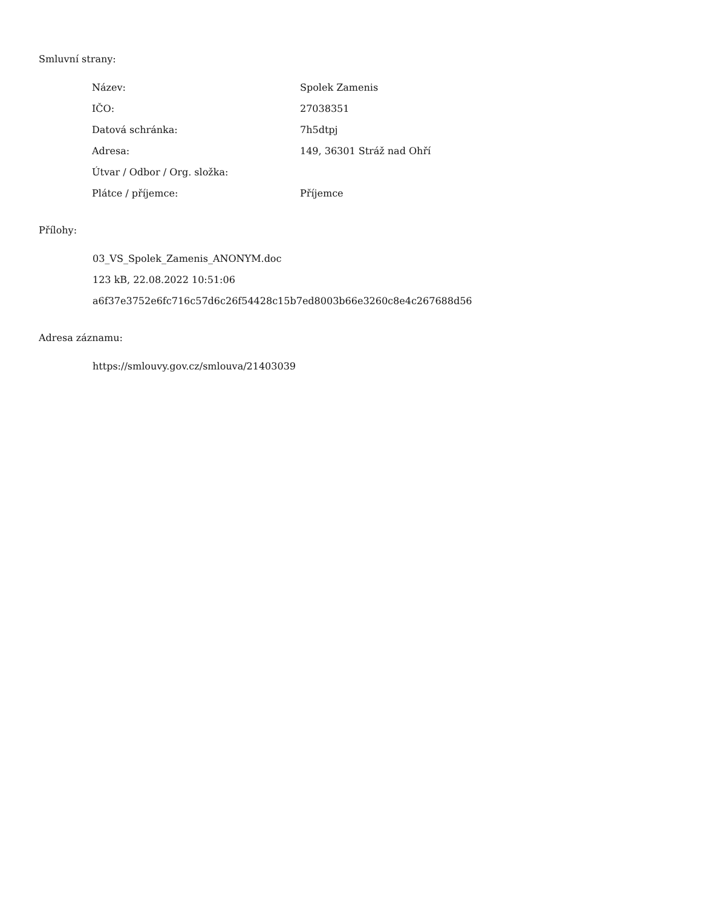Smluvní strany:
| Název: | Spolek Zamenis |
| IČO: | 27038351 |
| Datová schránka: | 7h5dtpj |
| Adresa: | 149, 36301 Stráž nad Ohří |
| Útvar / Odbor / Org. složka: | |
| Plátce / příjemce: | Příjemce |
Přílohy:
03_VS_Spolek_Zamenis_ANONYM.doc
123 kB, 22.08.2022 10:51:06
a6f37e3752e6fc716c57d6c26f54428c15b7ed8003b66e3260c8e4c267688d56
Adresa záznamu:
https://smlouvy.gov.cz/smlouva/21403039